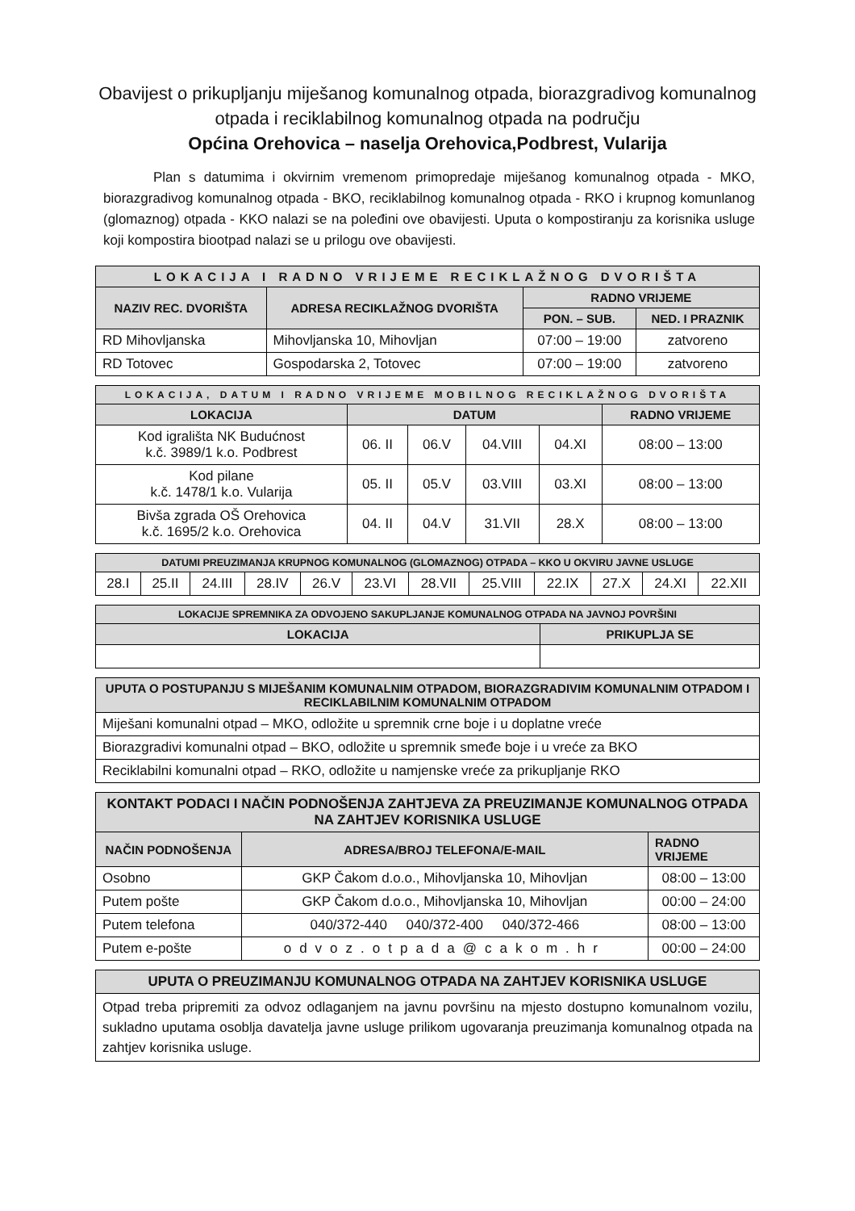Obavijest o prikupljanju miješanog komunalnog otpada, biorazgradivog komunalnog otpada i reciklabilnog komunalnog otpada na području
Općina Orehovica – naselja Orehovica,Podbrest, Vularija
Plan s datumima i okvirnim vremenom primopredaje miješanog komunalnog otpada - MKO, biorazgradivog komunalnog otpada - BKO, reciklabilnog komunalnog otpada - RKO i krupnog komunlanog (glomaznog) otpada - KKO nalazi se na poleđini ove obavijesti. Uputa o kompostiranju za korisnika usluge koji kompostira biootpad nalazi se u prilogu ove obavijesti.
| LOKACIJA I RADNO VRIJEME RECIKLAŽNOG DVORIŠTA | | | |
| --- | --- | --- | --- |
| NAZIV REC. DVORIŠTA | ADRESA RECIKLAŽNOG DVORIŠTA | RADNO VRIJEME | |
| | | PON. – SUB. | NED. I PRAZNIK |
| RD Mihovljanska | Mihovljanska 10, Mihovljan | 07:00 – 19:00 | zatvoreno |
| RD Totovec | Gospodarska 2, Totovec | 07:00 – 19:00 | zatvoreno |
| LOKACIJA, DATUM I RADNO VRIJEME MOBILNOG RECIKLAŽNOG DVORIŠTA | | | | | |
| --- | --- | --- | --- | --- | --- |
| LOKACIJA | DATUM | | | | RADNO VRIJEME |
| Kod igrališta NK Budućnost k.č. 3989/1 k.o. Podbrest | 06. II | 06.V | 04.VIII | 04.XI | 08:00 – 13:00 |
| Kod pilane k.č. 1478/1 k.o. Vularija | 05. II | 05.V | 03.VIII | 03.XI | 08:00 – 13:00 |
| Bivša zgrada OŠ Orehovica k.č. 1695/2 k.o. Orehovica | 04. II | 04.V | 31.VII | 28.X | 08:00 – 13:00 |
| DATUMI PREUZIMANJA KRUPNOG KOMUNALNOG (GLOMAZNOG) OTPADA – KKO U OKVIRU JAVNE USLUGE | | | | | | | | | | | |
| --- | --- | --- | --- | --- | --- | --- | --- | --- | --- | --- | --- |
| 28.I | 25.II | 24.III | 28.IV | 26.V | 23.VI | 28.VII | 25.VIII | 22.IX | 27.X | 24.XI | 22.XII |
| LOKACIJE SPREMNIKA ZA ODVOJENO SAKUPLJANJE KOMUNALNOG OTPADA NA JAVNOJ POVRŠINI | |
| --- | --- |
| LOKACIJA | PRIKUPLJA SE |
| UPUTA O POSTUPANJU S MIJEŠANIM KOMUNALNIM OTPADOM, BIORAZGRADIVIM KOMUNALNIM OTPADOM I RECIKLABILNIM KOMUNALNIM OTPADOM |
| --- |
| Miješani komunalni otpad – MKO, odložite u spremnik crne boje i u doplatne vreće |
| Biorazgradivi komunalni otpad – BKO, odložite u spremnik smeđe boje i u vreće za BKO |
| Reciklabilni komunalni otpad – RKO, odložite u namjenske vreće za prikupljanje RKO |
| KONTAKT PODACI I NAČIN PODNOŠENJA ZAHTJEVA ZA PREUZIMANJE KOMUNALNOG OTPADA NA ZAHTJEV KORISNIKA USLUGE | | |
| --- | --- | --- |
| NAČIN PODNOŠENJA | ADRESA/BROJ TELEFONA/E-MAIL | RADNO VRIJEME |
| Osobno | GKP Čakom d.o.o., Mihovljanska 10, Mihovljan | 08:00 – 13:00 |
| Putem pošte | GKP Čakom d.o.o., Mihovljanska 10, Mihovljan | 00:00 – 24:00 |
| Putem telefona | 040/372-440 040/372-400 040/372-466 | 08:00 – 13:00 |
| Putem e-pošte | odvoz.otpada@cakom.hr | 00:00 – 24:00 |
| UPUTA O PREUZIMANJU KOMUNALNOG OTPADA NA ZAHTJEV KORISNIKA USLUGE |
| --- |
| Otpad treba pripremiti za odvoz odlaganjem na javnu površinu na mjesto dostupno komunalnom vozilu, sukladno uputama osoblja davatelja javne usluge prilikom ugovaranja preuzimanja komunalnog otpada na zahtjev korisnika usluge. |